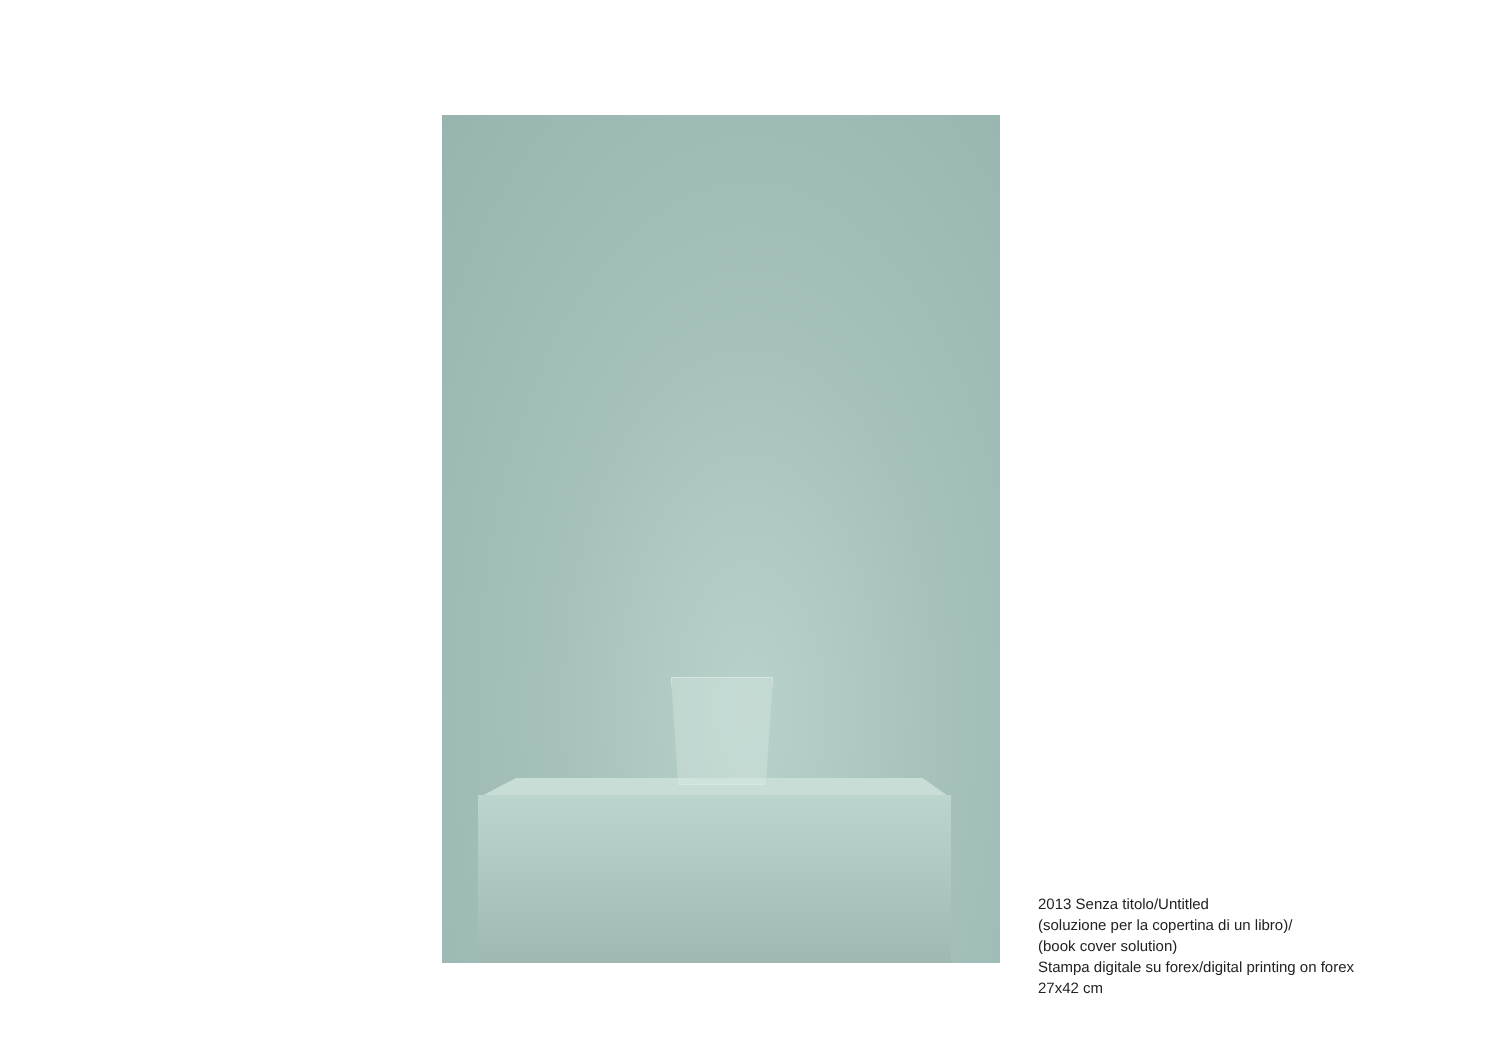2013 Senza titolo/Untitled
(soluzione per la copertina di un libro)/
(book cover solution)
Stampa digitale su forex/digital printing on forex
27x42 cm